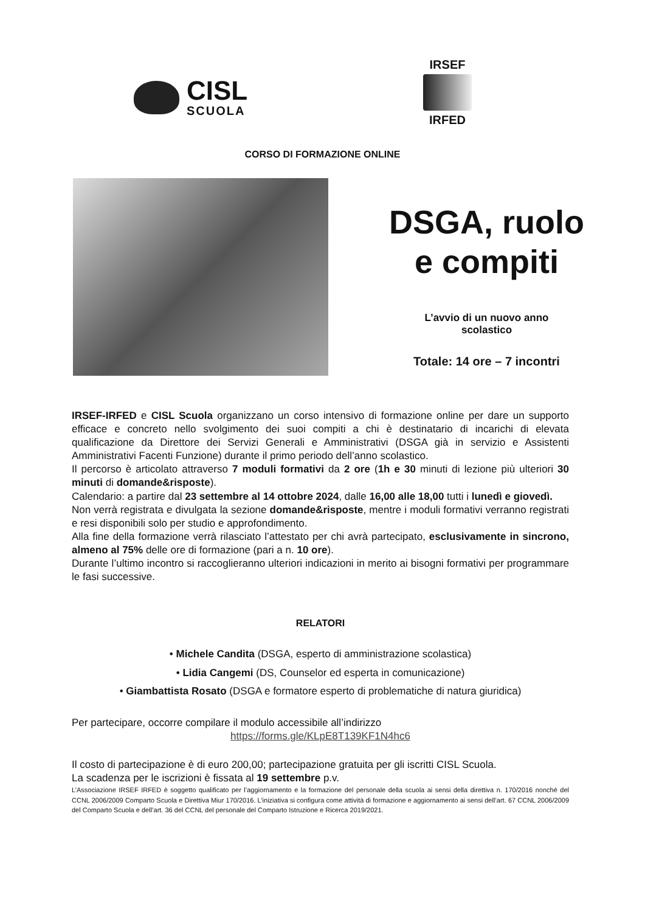CISL
SCUOLA
IRSEF
IRFED
CORSO DI FORMAZIONE ONLINE
DSGA, ruolo
e compiti
L’avvio di un nuovo anno
scolastico
Totale: 14 ore – 7 incontri
IRSEF-IRFED e CISL Scuola organizzano un corso intensivo di formazione online per dare un supporto efficace e concreto nello svolgimento dei suoi compiti a chi è destinatario di incarichi di elevata qualificazione da Direttore dei Servizi Generali e Amministrativi (DSGA già in servizio e Assistenti Amministrativi Facenti Funzione) durante il primo periodo dell’anno scolastico.
Il percorso è articolato attraverso 7 moduli formativi da 2 ore (1h e 30 minuti di lezione più ulteriori 30 minuti di domande&risposte).
Calendario: a partire dal 23 settembre al 14 ottobre 2024, dalle 16,00 alle 18,00 tutti i lunedì e giovedì.
Non verrà registrata e divulgata la sezione domande&risposte, mentre i moduli formativi verranno registrati e resi disponibili solo per studio e approfondimento.
Alla fine della formazione verrà rilasciato l’attestato per chi avrà partecipato, esclusivamente in sincrono, almeno al 75% delle ore di formazione (pari a n. 10 ore).
Durante l’ultimo incontro si raccoglieranno ulteriori indicazioni in merito ai bisogni formativi per programmare le fasi successive.
RELATORI
• Michele Candita (DSGA, esperto di amministrazione scolastica)
• Lidia Cangemi (DS, Counselor ed esperta in comunicazione)
• Giambattista Rosato (DSGA e formatore esperto di problematiche di natura giuridica)
Per partecipare, occorre compilare il modulo accessibile all’indirizzo
https://forms.gle/KLpE8T139KF1N4hc6
Il costo di partecipazione è di euro 200,00; partecipazione gratuita per gli iscritti CISL Scuola.
La scadenza per le iscrizioni è fissata al 19 settembre p.v.
L’Associazione IRSEF IRFED è soggetto qualificato per l’aggiornamento e la formazione del personale della scuola ai sensi della direttiva n. 170/2016 nonché del CCNL 2006/2009 Comparto Scuola e Direttiva Miur 170/2016. L’iniziativa si configura come attività di formazione e aggiornamento ai sensi dell’art. 67 CCNL 2006/2009 del Comparto Scuola e dell’art. 36 del CCNL del personale del Comparto Istruzione e Ricerca 2019/2021.